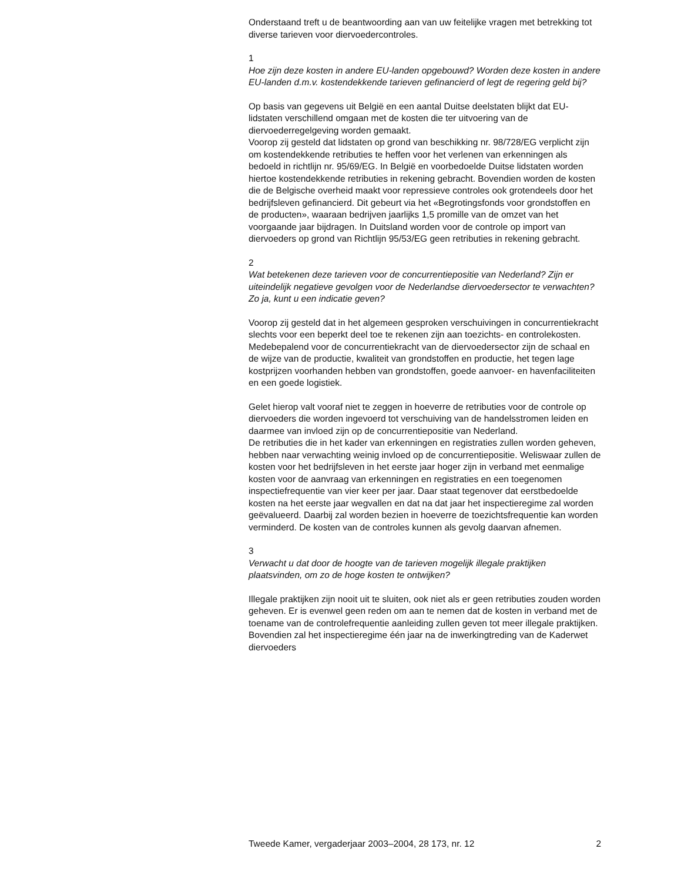Onderstaand treft u de beantwoording aan van uw feitelijke vragen met betrekking tot diverse tarieven voor diervoedercontroles.
1
Hoe zijn deze kosten in andere EU-landen opgebouwd? Worden deze kosten in andere EU-landen d.m.v. kostendekkende tarieven gefinancierd of legt de regering geld bij?
Op basis van gegevens uit België en een aantal Duitse deelstaten blijkt dat EU-lidstaten verschillend omgaan met de kosten die ter uitvoering van de diervoederregelgeving worden gemaakt.
Voorop zij gesteld dat lidstaten op grond van beschikking nr. 98/728/EG verplicht zijn om kostendekkende retributies te heffen voor het verlenen van erkenningen als bedoeld in richtlijn nr. 95/69/EG. In België en voorbedoelde Duitse lidstaten worden hiertoe kostendekkende retributies in rekening gebracht. Bovendien worden de kosten die de Belgische overheid maakt voor repressieve controles ook grotendeels door het bedrijfsleven gefinancierd. Dit gebeurt via het «Begrotingsfonds voor grondstoffen en de producten», waaraan bedrijven jaarlijks 1,5 promille van de omzet van het voorgaande jaar bijdragen. In Duitsland worden voor de controle op import van diervoeders op grond van Richtlijn 95/53/EG geen retributies in rekening gebracht.
2
Wat betekenen deze tarieven voor de concurrentiepositie van Nederland? Zijn er uiteindelijk negatieve gevolgen voor de Nederlandse diervoedersector te verwachten? Zo ja, kunt u een indicatie geven?
Voorop zij gesteld dat in het algemeen gesproken verschuivingen in concurrentiekracht slechts voor een beperkt deel toe te rekenen zijn aan toezichts- en controlekosten. Medebepalend voor de concurrentiekracht van de diervoedersector zijn de schaal en de wijze van de productie, kwaliteit van grondstoffen en productie, het tegen lage kostprijzen voorhanden hebben van grondstoffen, goede aanvoer- en havenfaciliteiten en een goede logistiek.
Gelet hierop valt vooraf niet te zeggen in hoeverre de retributies voor de controle op diervoeders die worden ingevoerd tot verschuiving van de handelsstromen leiden en daarmee van invloed zijn op de concurrentiepositie van Nederland.
De retributies die in het kader van erkenningen en registraties zullen worden geheven, hebben naar verwachting weinig invloed op de concurrentiepositie. Weliswaar zullen de kosten voor het bedrijfsleven in het eerste jaar hoger zijn in verband met eenmalige kosten voor de aanvraag van erkenningen en registraties en een toegenomen inspectiefrequentie van vier keer per jaar. Daar staat tegenover dat eerstbedoelde kosten na het eerste jaar wegvallen en dat na dat jaar het inspectieregime zal worden geëvalueerd. Daarbij zal worden bezien in hoeverre de toezichtsfrequentie kan worden verminderd. De kosten van de controles kunnen als gevolg daarvan afnemen.
3
Verwacht u dat door de hoogte van de tarieven mogelijk illegale praktijken plaatsvinden, om zo de hoge kosten te ontwijken?
Illegale praktijken zijn nooit uit te sluiten, ook niet als er geen retributies zouden worden geheven. Er is evenwel geen reden om aan te nemen dat de kosten in verband met de toename van de controlefrequentie aanleiding zullen geven tot meer illegale praktijken. Bovendien zal het inspectieregime één jaar na de inwerkingtreding van de Kaderwet diervoeders
Tweede Kamer, vergaderjaar 2003–2004, 28 173, nr. 12 2